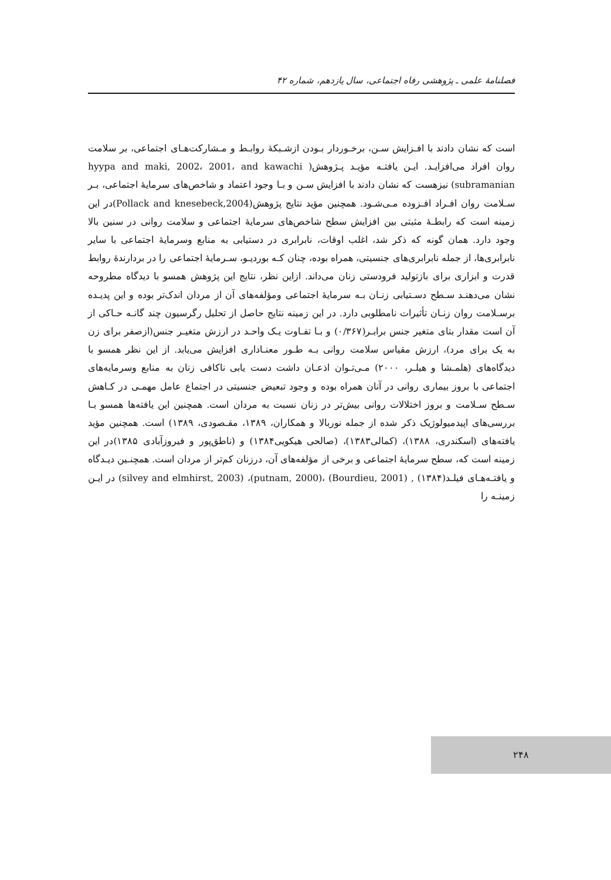فصلنامهٔ علمی ـ پژوهشی رفاه اجتماعی، سال یازدهم، شماره ۴۲
است که نشان دادند با افـزایش سـن، برخـوردار بـودن ازشـبکهٔ روابـط و مـشارکت‌هـای اجتماعی، بر سلامت روان افراد می‌افزایـد. ایـن یافتـه مؤیـد پـژوهش( hyypa and maki, 2002، 2001، and kawachi subramanian) نیزهست که نشان دادند با افزایش سـن و بـا وجود اعتماد و شاخص‌های سرمایهٔ اجتماعی، بـر سـلامت روان افـراد افـزوده مـی‌شـود. همچنین مؤید نتایج پژوهش(Pollack and knesebeck,2004)در این زمینه است که رابطـهٔ مثبتی بین افزایش سطح شاخص‌های سرمایهٔ اجتماعی و سلامت روانی در سنین بالا وجود دارد. همان گونه که ذکر شد، اغلب اوقات، نابرابری در دستیابی به منابع وسرمایهٔ اجتماعی با سایر نابرابری‌ها، از جمله نابرابری‌های جنسیتی، همراه بوده، چنان کـه بوردیـو، سـرمایهٔ اجتماعی را در بردارندهٔ روابط قدرت و ابزاری برای بازتولید فرودستی زنان می‌داند. ازاین نظر، نتایج این پژوهش همسو با دیدگاه مطروحه نشان می‌دهنـد سـطح دسـتیابی زنـان بـه سرمایهٔ اجتماعی ومؤلفه‌های آن از مردان اندک‌تر بوده و این پدیـده برسـلامت روان زنـان تأثیرات نامطلوبی دارد. در این زمینه نتایج حاصل از تحلیل رگرسیون چند گانـه حـاکی از آن است مقدار بتای متغیر جنس برابـر(۰/۳۶۷) و بـا تفـاوت یـک واحـد در ارزش متغیـر جنس(ازصفر برای زن به یک برای مرد)، ارزش مقیاس سلامت روانی بـه طـور معنـاداری افزایش می‌یابد. از این نظر همسو با دیدگاه‌های (هلمـشا و هیلـر، ۲۰۰۰) مـی‌تـوان اذعـان داشت دست یابی ناکافی زنان به منابع وسرمایه‌های اجتماعی با بروز بیماری روانی در آنان همراه بوده و وجود تبعیض جنسیتی در اجتماع عامل مهمـی در کـاهش سـطح سـلامت و بروز اختلالات روانی بیش‌تر در زنان نسبت به مردان است. همچنین این یافته‌ها همسو بـا بررسی‌های اپیدمیولوژیک ذکر شده از جمله نوربالا و همکاران، ۱۳۸۹، مقـصودی، ۱۳۸۹) است. همچنین مؤید یافته‌های (اسکندری، ۱۳۸۸)، (کمالی۱۳۸۳)، (صالحی هیکویی۱۳۸۴) و (ناطق‌پور و فیروزآبادی ۱۳۸۵)در این زمینه است که، سطح سرمایهٔ اجتماعی و برخی از مؤلفه‌های آن، درزنان کم‌تر از مردان است. همچنـین دیـدگاه و یافتـه‌هـای فیلـد(۱۳۸۴) , (Bourdieu, 2001) ،(putnam, 2000)، (silvey and elmhirst, 2003) در ایـن زمینـه را
۲۴۸